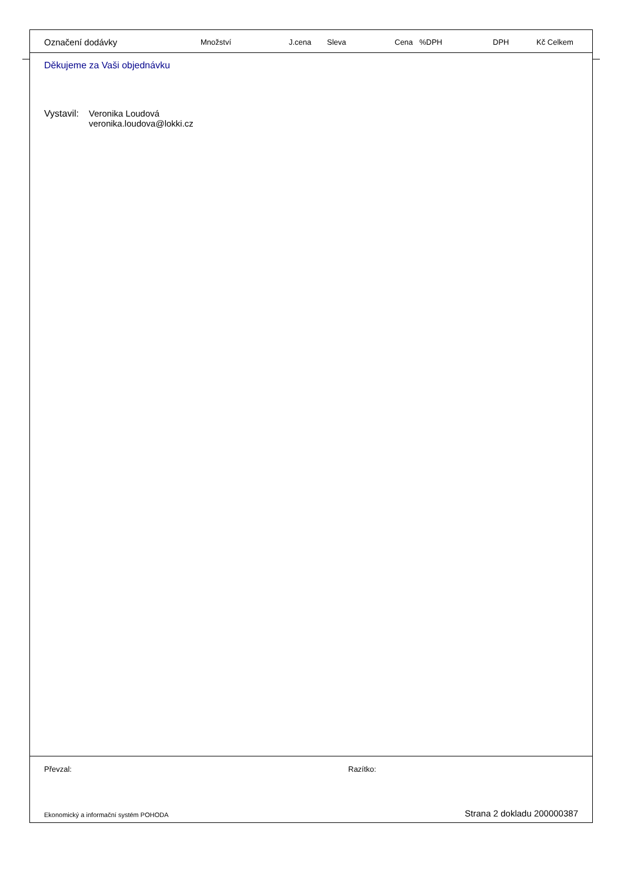| Označení dodávky | Množství | J.cena | Sleva | Cena | %DPH | DPH | Kč Celkem |
| --- | --- | --- | --- | --- | --- | --- | --- |
Děkujeme za Vaši objednávku
Vystavil:
Veronika Loudová
veronika.loudova@lokki.cz
Převzal: Razítko:
Ekonomický a informační systém POHODA Strana 2 dokladu 200000387